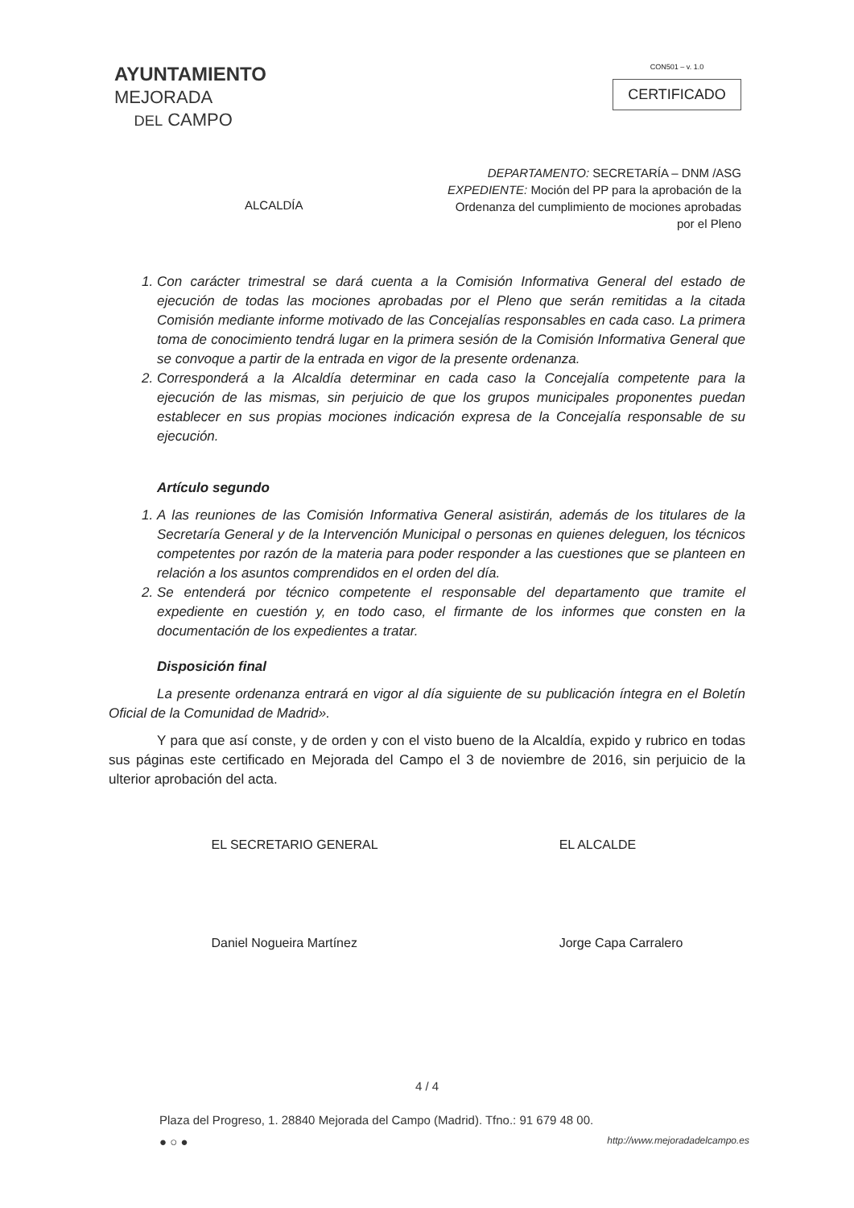AYUNTAMIENTO
MEJORADA
DEL CAMPO
CON501 – v. 1.0
CERTIFICADO
ALCALDÍA
DEPARTAMENTO: SECRETARÍA – DNM /ASG
EXPEDIENTE: Moción del PP para la aprobación de la Ordenanza del cumplimiento de mociones aprobadas por el Pleno
1. Con carácter trimestral se dará cuenta a la Comisión Informativa General del estado de ejecución de todas las mociones aprobadas por el Pleno que serán remitidas a la citada Comisión mediante informe motivado de las Concejalías responsables en cada caso. La primera toma de conocimiento tendrá lugar en la primera sesión de la Comisión Informativa General que se convoque a partir de la entrada en vigor de la presente ordenanza.
2. Corresponderá a la Alcaldía determinar en cada caso la Concejalía competente para la ejecución de las mismas, sin perjuicio de que los grupos municipales proponentes puedan establecer en sus propias mociones indicación expresa de la Concejalía responsable de su ejecución.
Artículo segundo
1. A las reuniones de las Comisión Informativa General asistirán, además de los titulares de la Secretaría General y de la Intervención Municipal o personas en quienes deleguen, los técnicos competentes por razón de la materia para poder responder a las cuestiones que se planteen en relación a los asuntos comprendidos en el orden del día.
2. Se entenderá por técnico competente el responsable del departamento que tramite el expediente en cuestión y, en todo caso, el firmante de los informes que consten en la documentación de los expedientes a tratar.
Disposición final
La presente ordenanza entrará en vigor al día siguiente de su publicación íntegra en el Boletín Oficial de la Comunidad de Madrid».
Y para que así conste, y de orden y con el visto bueno de la Alcaldía, expido y rubrico en todas sus páginas este certificado en Mejorada del Campo el 3 de noviembre de 2016, sin perjuicio de la ulterior aprobación del acta.
EL SECRETARIO GENERAL
Daniel Nogueira Martínez
EL ALCALDE
Jorge Capa Carralero
4 / 4
Plaza del Progreso, 1. 28840 Mejorada del Campo (Madrid). Tfno.: 91 679 48 00.
● ○ ● http://www.mejoradadelcampo.es